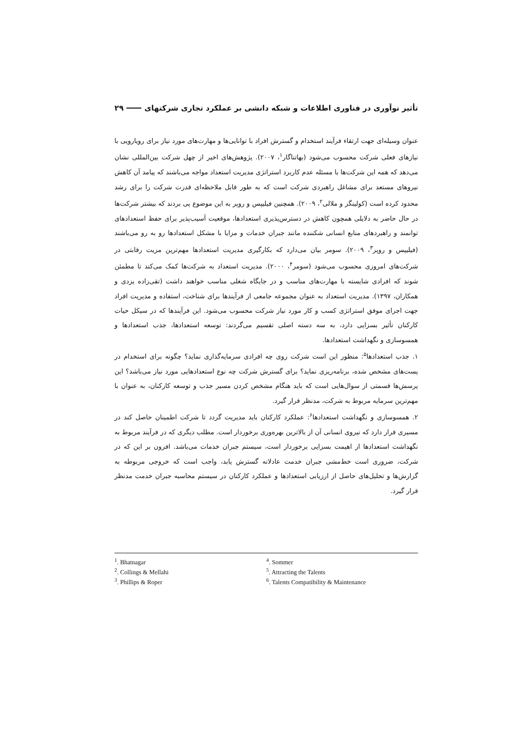تأثیر نوآوری در فناوری اطلاعات و شبکه دانشی بر عملکرد تجاری شرکتهای ۲۹
عنوان وسیله‌ای جهت ارتقاء فرآیند استخدام و گسترش افراد با توانایی‌ها و مهارت‌های مورد نیاز برای رویارویی با نیازهای فعلی شرکت محسوب می‌شود (بهاتناگار<sup>۱</sup>، ۲۰۰۷). پژوهش‌های اخیر از چهل شرکت بین‌المللی نشان می‌دهد که همه این شرکت‌ها با مسئله عدم کاربرد استراتژی مدیریت استعداد مواجه می‌باشند که پیامد آن کاهش نیروهای مستعد برای مشاغل راهبردی شرکت است که به طور قابل ملاحظه‌ای قدرت شرکت را برای رشد محدود کرده است (کولینگز و ملالی<sup>۲</sup>، ۲۰۰۹). همچنین فیلیپس و روپر به این موضوع پی بردند که بیشتر شرکت‌ها در حال حاضر به دلایلی همچون کاهش در دسترس‌پذیری استعدادها، موقعیت آسیب‌پذیر برای حفظ استعدادهای توانمند و راهبردهای منابع انسانی شکننده مانند جبران خدمات و مزایا با مشکل استعدادها رو به رو می‌باشند (فیلیپس و روپر<sup>۳</sup>، ۲۰۰۹). سومر بیان می‌دارد که بکارگیری مدیریت استعدادها مهم‌ترین مزیت رقابتی در شرکت‌های امروزی محسوب می‌شود (سومر<sup>۴</sup>، ۲۰۰۰). مدیریت استعداد به شرکت‌ها کمک می‌کند تا مطمئن شوند که افرادی شایسته با مهارت‌های مناسب و در جایگاه شغلی مناسب خواهند داشت (تقی‌زاده یزدی و همکاران، ۱۳۹۷). مدیریت استعداد به عنوان مجموعه جامعی از فرآیندها برای شناخت، استفاده و مدیریت افراد جهت اجرای موفق استراتژی کسب و کار مورد نیاز شرکت محسوب می‌شود. این فرآیندها که در سیکل حیات کارکنان تأثیر بسزایی دارد، به سه دسته اصلی تقسیم می‌گردند: توسعه استعدادها، جذب استعدادها و همسوسازی و نگهداشت استعدادها.
۱. جذب استعدادها<sup>۵</sup>: منظور این است شرکت روی چه افرادی سرمایه‌گذاری نماید؟ چگونه برای استخدام در پست‌های مشخص شده، برنامه‌ریزی نماید؟ برای گسترش شرکت چه نوع استعدادهایی مورد نیاز می‌باشد؟ این پرسش‌ها قسمتی از سوال‌هایی است که باید هنگام مشخص کردن مسیر جذب و توسعه کارکنان، به عنوان با مهم‌ترین سرمایه مربوط به شرکت، مدنظر قرار گیرد.
۲. همسوسازی و نگهداشت استعدادها<sup>۶</sup>: عملکرد کارکنان باید مدیریت گردد تا شرکت اطمینان حاصل کند در مسیری قرار دارد که نیروی انسانی آن از بالاترین بهره‌وری برخوردار است. مطلب دیگری که در فرآیند مربوط به نگهداشت استعدادها از اهیمت بسزایی برخوردار است، سیستم جبران خدمات می‌باشد. افزون بر این که در شرکت، ضروری است خط‌مشی جبران خدمت عادلانه گسترش یابد، واجب است که خروجی مربوطه به گزارش‌ها و تحلیل‌های حاصل از ارزیابی استعدادها و عملکرد کارکنان در سیستم محاسبه جبران خدمت مدنظر قرار گیرد.
<sup>1</sup>. Bhatnagar
<sup>2</sup>. Collings & Mellahi
<sup>3</sup>. Phillips & Roper
<sup>4</sup>. Sommer
<sup>5</sup>. Attracting the Talents
<sup>6</sup>. Talents Compatibility & Maintenance